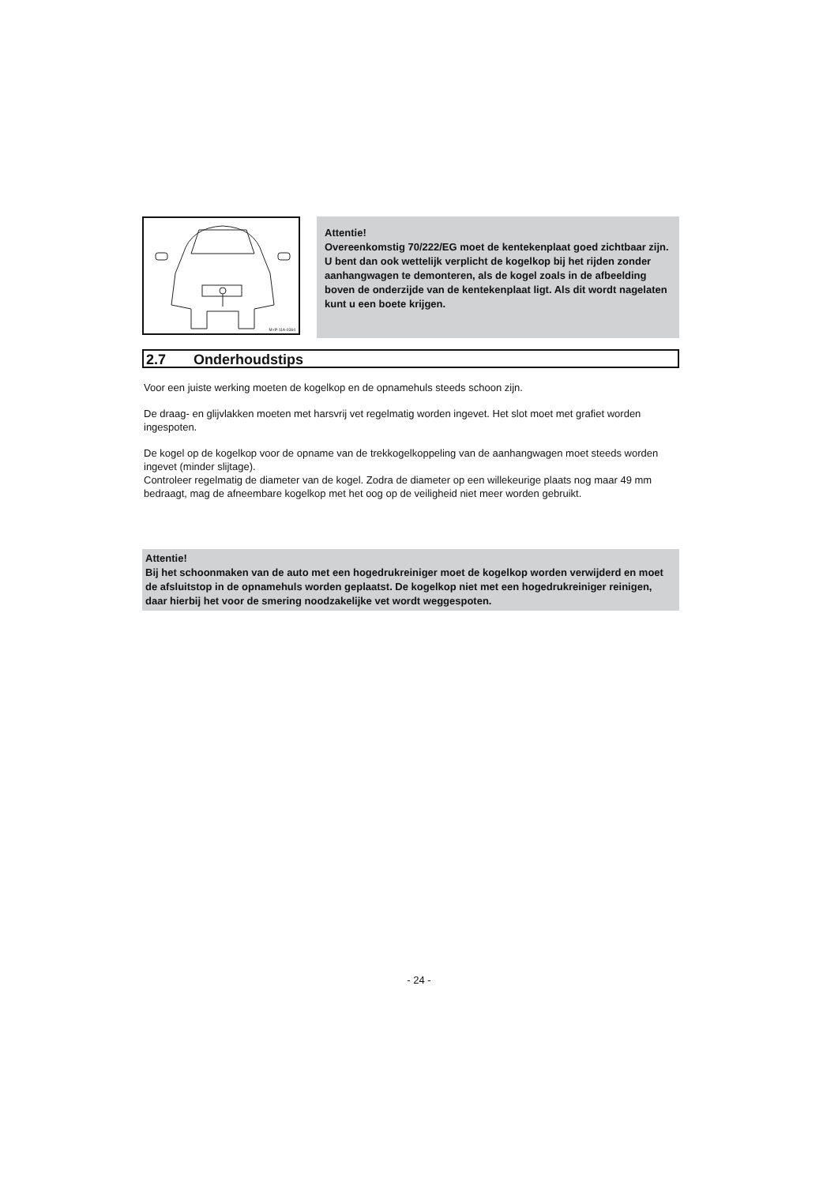M+P-11A-0364
Attentie!
Overeenkomstig 70/222/EG moet de kentekenplaat goed zichtbaar zijn. U bent dan ook wettelijk verplicht de kogelkop bij het rijden zonder aanhangwagen te demonteren, als de kogel zoals in de afbeelding boven de onderzijde van de kentekenplaat ligt. Als dit wordt nagelaten kunt u een boete krijgen.
2.7 Onderhoudstips
Voor een juiste werking moeten de kogelkop en de opnamehuls steeds schoon zijn.
De draag- en glijvlakken moeten met harsvrij vet regelmatig worden ingevet. Het slot moet met grafiet worden ingespoten.
De kogel op de kogelkop voor de opname van de trekkogelkoppeling van de aanhangwagen moet steeds worden ingevet (minder slijtage).
Controleer regelmatig de diameter van de kogel. Zodra de diameter op een willekeurige plaats nog maar 49 mm bedraagt, mag de afneembare kogelkop met het oog op de veiligheid niet meer worden gebruikt.
Attentie!
Bij het schoonmaken van de auto met een hogedrukreiniger moet de kogelkop worden verwijderd en moet de afsluitstop in de opnamehuls worden geplaatst. De kogelkop niet met een hogedrukreiniger reinigen, daar hierbij het voor de smering noodzakelijke vet wordt weggespoten.
- 24 -